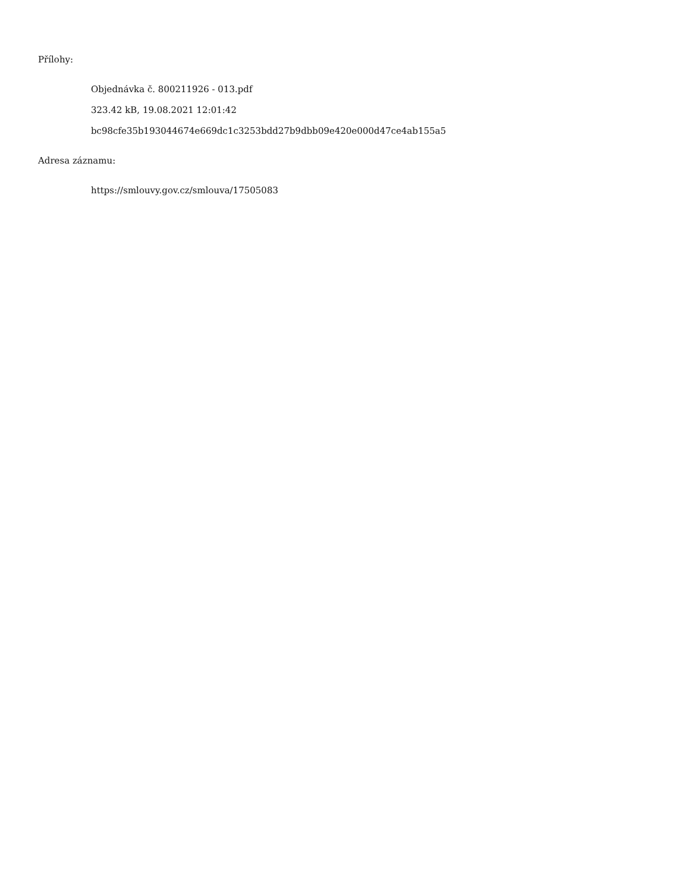Přílohy:
Objednávka č. 800211926 - 013.pdf
323.42 kB, 19.08.2021 12:01:42
bc98cfe35b193044674e669dc1c3253bdd27b9dbb09e420e000d47ce4ab155a5
Adresa záznamu:
https://smlouvy.gov.cz/smlouva/17505083